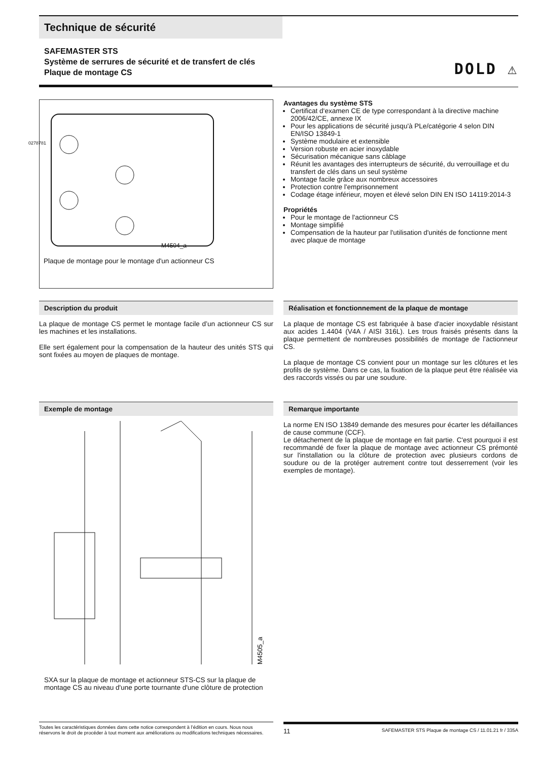Technique de sécurité
SAFEMASTER STS
Système de serrures de sécurité et de transfert de clés
Plaque de montage CS
DOLD ⚠
0278781
M4504_a
Plaque de montage pour le montage d'un actionneur CS
Avantages du système STS
Certificat d‘examen CE de type correspondant à la directive machine 2006/42/CE, annexe IX
Pour les applications de sécurité jusqu'à PLe/catégorie 4 selon DIN EN/ISO 13849-1
Système modulaire et extensible
Version robuste en acier inoxydable
Sécurisation mécanique sans câblage
Réunit les avantages des interrupteurs de sécurité, du verrouillage et du transfert de clés dans un seul système
Montage facile grâce aux nombreux accessoires
Protection contre l'emprisonnement
Codage étage inférieur, moyen et élevé selon DIN EN ISO 14119:2014-3
Propriétés
Pour le montage de l'actionneur CS
Montage simplifié
Compensation de la hauteur par l'utilisation d'unités de fonctionne ment avec plaque de montage
Description du produit
La plaque de montage CS permet le montage facile d’un actionneur CS sur les machines et les installations.
Elle sert également pour la compensation de la hauteur des unités STS qui sont fixées au moyen de plaques de montage.
Réalisation et fonctionnement de la plaque de montage
La plaque de montage CS est fabriquée à base d'acier inoxydable résistant aux acides 1.4404 (V4A / AISI 316L). Les trous fraisés présents dans la plaque permettent de nombreuses possibilités de montage de l'actionneur CS.
La plaque de montage CS convient pour un montage sur les clôtures et les profils de système. Dans ce cas, la fixation de la plaque peut être réalisée via des raccords vissés ou par une soudure.
Exemple de montage
M4505_a
SXA sur la plaque de montage et actionneur STS-CS sur la plaque de montage CS au niveau d'une porte tournante d'une clôture de protection
Remarque importante
La norme EN ISO 13849 demande des mesures pour écarter les défaillances de cause commune (CCF).
Le détachement de la plaque de montage en fait partie. C'est pourquoi il est recommandé de fixer la plaque de montage avec actionneur CS prémonté sur l'installation ou la clôture de protection avec plusieurs cordons de soudure ou de la protéger autrement contre tout desserrement (voir les exemples de montage).
Toutes les caractéristiques données dans cette notice correspondent à l’édition en cours. Nous nous réservons le droit de procéder à tout moment aux améliorations ou modifications techniques nécessaires.
11 SAFEMASTER STS Plaque de montage CS / 11.01.21 fr / 335A